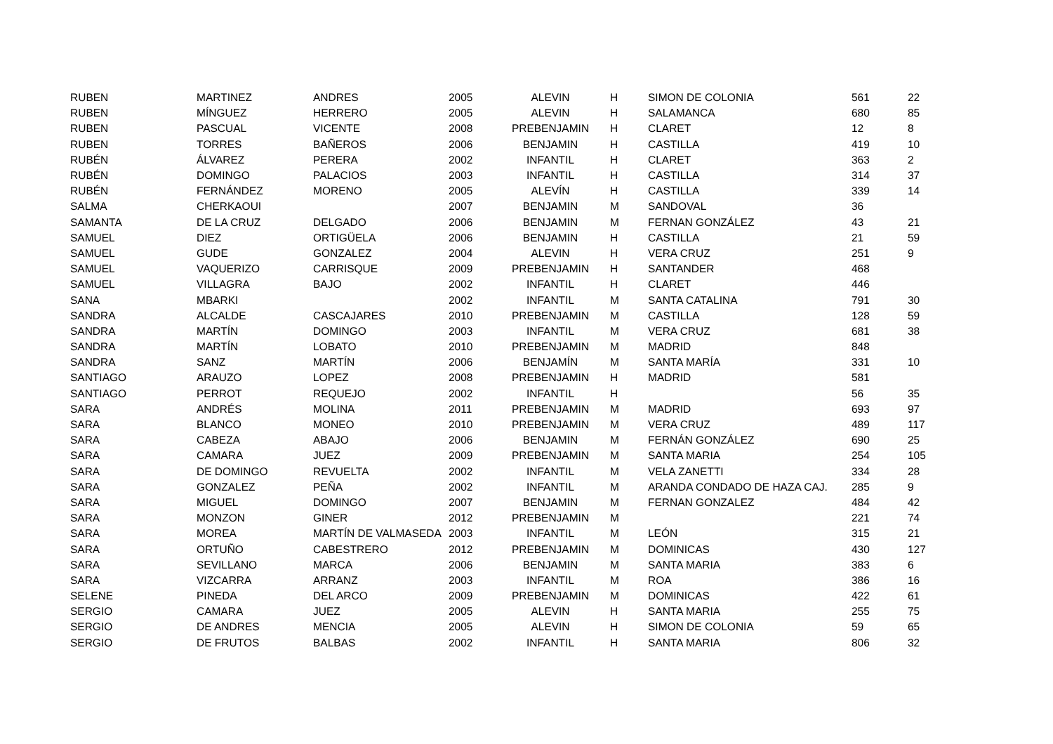| RUBEN | MARTINEZ | ANDRES | 2005 | ALEVIN | H | SIMON DE COLONIA | 561 | 22 |
| RUBEN | MÍNGUEZ | HERRERO | 2005 | ALEVIN | H | SALAMANCA | 680 | 85 |
| RUBEN | PASCUAL | VICENTE | 2008 | PREBENJAMIN | H | CLARET | 12 | 8 |
| RUBEN | TORRES | BAÑEROS | 2006 | BENJAMIN | H | CASTILLA | 419 | 10 |
| RUBÉN | ÁLVAREZ | PERERA | 2002 | INFANTIL | H | CLARET | 363 | 2 |
| RUBÉN | DOMINGO | PALACIOS | 2003 | INFANTIL | H | CASTILLA | 314 | 37 |
| RUBÉN | FERNÁNDEZ | MORENO | 2005 | ALEVÍN | H | CASTILLA | 339 | 14 |
| SALMA | CHERKAOUI | | 2007 | BENJAMIN | M | SANDOVAL | 36 | |
| SAMANTA | DE LA CRUZ | DELGADO | 2006 | BENJAMIN | M | FERNAN GONZÁLEZ | 43 | 21 |
| SAMUEL | DIEZ | ORTIGÜELA | 2006 | BENJAMIN | H | CASTILLA | 21 | 59 |
| SAMUEL | GUDE | GONZALEZ | 2004 | ALEVIN | H | VERA CRUZ | 251 | 9 |
| SAMUEL | VAQUERIZO | CARRISQUE | 2009 | PREBENJAMIN | H | SANTANDER | 468 | |
| SAMUEL | VILLAGRA | BAJO | 2002 | INFANTIL | H | CLARET | 446 | |
| SANA | MBARKI | | 2002 | INFANTIL | M | SANTA CATALINA | 791 | 30 |
| SANDRA | ALCALDE | CASCAJARES | 2010 | PREBENJAMIN | M | CASTILLA | 128 | 59 |
| SANDRA | MARTÍN | DOMINGO | 2003 | INFANTIL | M | VERA CRUZ | 681 | 38 |
| SANDRA | MARTÍN | LOBATO | 2010 | PREBENJAMIN | M | MADRID | 848 | |
| SANDRA | SANZ | MARTÍN | 2006 | BENJAMÍN | M | SANTA MARÍA | 331 | 10 |
| SANTIAGO | ARAUZO | LOPEZ | 2008 | PREBENJAMIN | H | MADRID | 581 | |
| SANTIAGO | PERROT | REQUEJO | 2002 | INFANTIL | H | | 56 | 35 |
| SARA | ANDRÉS | MOLINA | 2011 | PREBENJAMIN | M | MADRID | 693 | 97 |
| SARA | BLANCO | MONEO | 2010 | PREBENJAMIN | M | VERA CRUZ | 489 | 117 |
| SARA | CABEZA | ABAJO | 2006 | BENJAMIN | M | FERNÁN GONZÁLEZ | 690 | 25 |
| SARA | CAMARA | JUEZ | 2009 | PREBENJAMIN | M | SANTA MARIA | 254 | 105 |
| SARA | DE DOMINGO | REVUELTA | 2002 | INFANTIL | M | VELA ZANETTI | 334 | 28 |
| SARA | GONZALEZ | PEÑA | 2002 | INFANTIL | M | ARANDA CONDADO DE HAZA CAJ. | 285 | 9 |
| SARA | MIGUEL | DOMINGO | 2007 | BENJAMIN | M | FERNAN GONZALEZ | 484 | 42 |
| SARA | MONZON | GINER | 2012 | PREBENJAMIN | M | | 221 | 74 |
| SARA | MOREA | MARTÍN DE VALMASEDA | 2003 | INFANTIL | M | LEÓN | 315 | 21 |
| SARA | ORTUÑO | CABESTRERO | 2012 | PREBENJAMIN | M | DOMINICAS | 430 | 127 |
| SARA | SEVILLANO | MARCA | 2006 | BENJAMIN | M | SANTA MARIA | 383 | 6 |
| SARA | VIZCARRA | ARRANZ | 2003 | INFANTIL | M | ROA | 386 | 16 |
| SELENE | PINEDA | DEL ARCO | 2009 | PREBENJAMIN | M | DOMINICAS | 422 | 61 |
| SERGIO | CAMARA | JUEZ | 2005 | ALEVIN | H | SANTA MARIA | 255 | 75 |
| SERGIO | DE ANDRES | MENCIA | 2005 | ALEVIN | H | SIMON DE COLONIA | 59 | 65 |
| SERGIO | DE FRUTOS | BALBAS | 2002 | INFANTIL | H | SANTA MARIA | 806 | 32 |